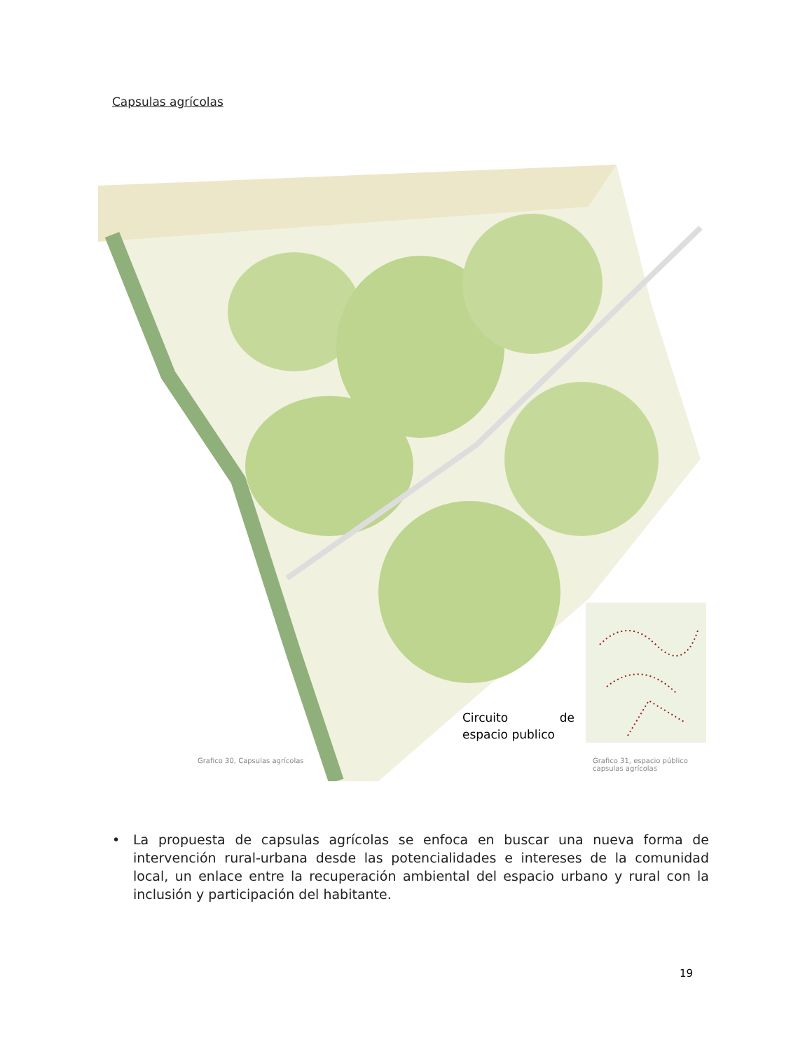Capsulas agrícolas
Circuito de espacio publico
Grafico 30, Capsulas agrícolas
Grafico 31, espacio público capsulas agrícolas
• La propuesta de capsulas agrícolas se enfoca en buscar una nueva forma de intervención rural-urbana desde las potencialidades e intereses de la comunidad local, un enlace entre la recuperación ambiental del espacio urbano y rural con la inclusión y participación del habitante.
19